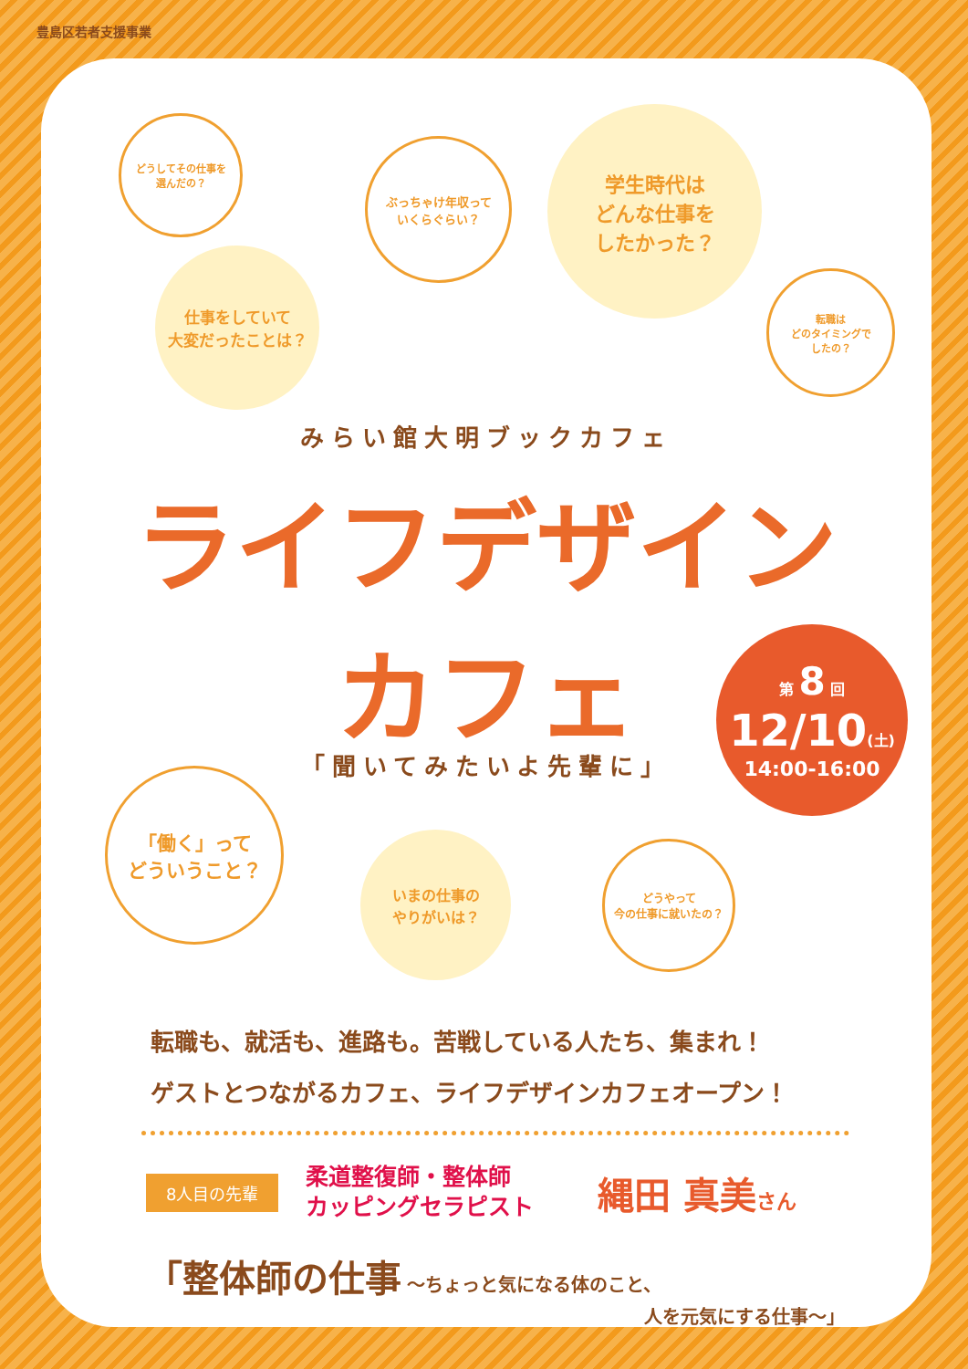豊島区若者支援事業
どうしてその仕事を
選んだの？
ぶっちゃけ年収って
いくらぐらい？
学生時代は
どんな仕事を
したかった？
仕事をしていて
大変だったことは？
転職は
どのタイミングで
したの？
みらい館大明ブックカフェ
ライフデザイン
カフェ
第 8 回
12/10(土)
14:00-16:00
「聞いてみたいよ先輩に」
「働く」って
どういうこと？
いまの仕事の
やりがいは？
どうやって
今の仕事に就いたの？
転職も、就活も、進路も。苦戦している人たち、集まれ！
ゲストとつながるカフェ、ライフデザインカフェオープン！
8人目の先輩 柔道整復師・整体師
カッピングセラピスト 縄田 真美さん
「整体師の仕事 〜ちょっと気になる体のこと、
人を元気にする仕事〜」